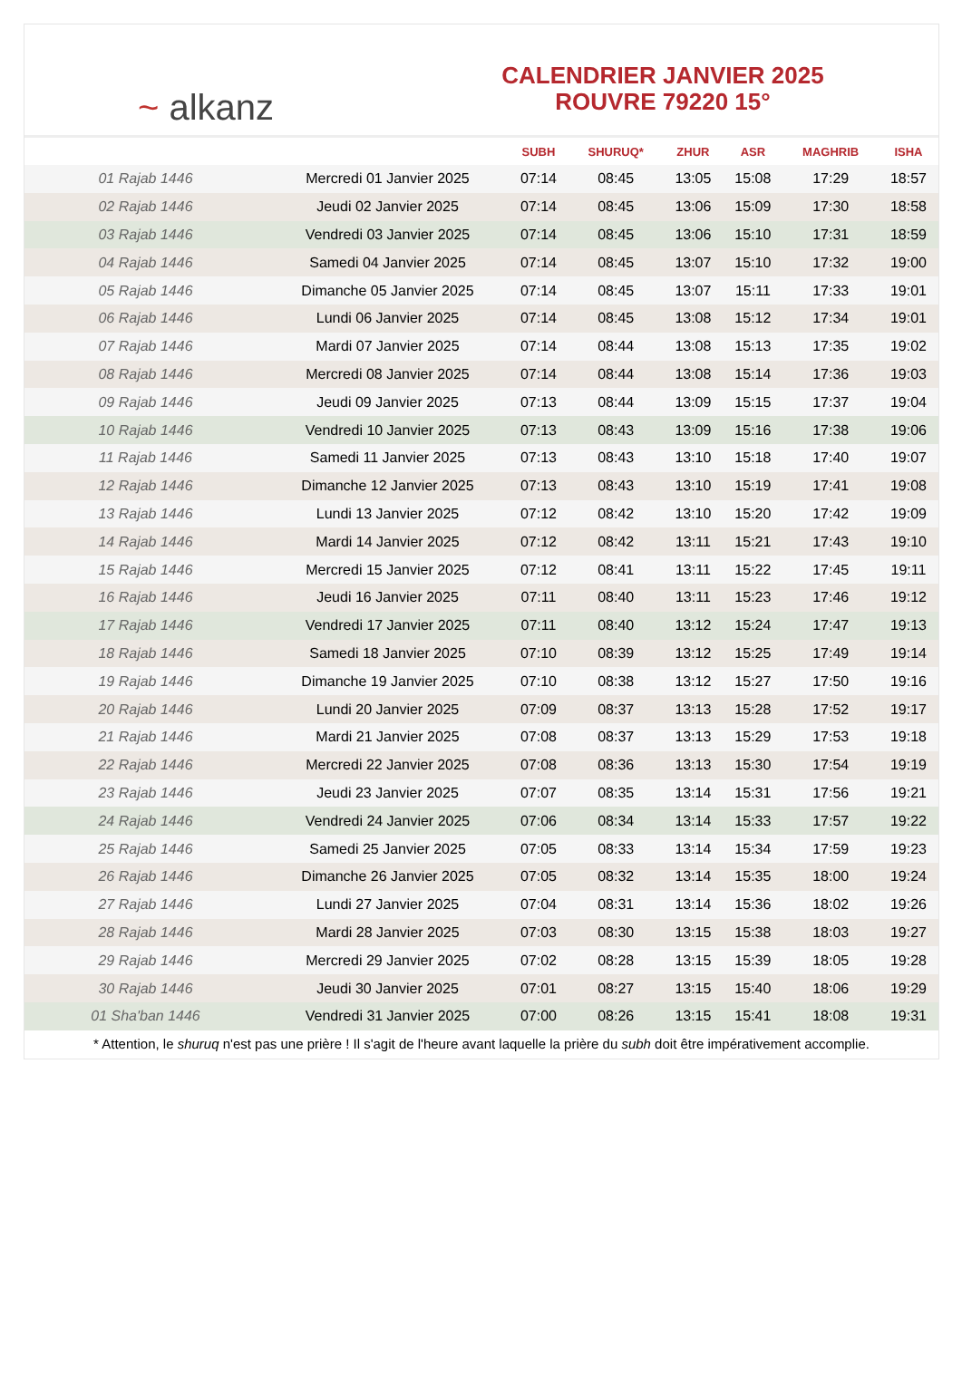~ alkanz
CALENDRIER JANVIER 2025
ROUVRE 79220 15°
| | | SUBH | SHURUQ* | ZHUR | ASR | MAGHRIB | ISHA |
| --- | --- | --- | --- | --- | --- | --- | --- |
| 01 Rajab 1446 | Mercredi 01 Janvier 2025 | 07:14 | 08:45 | 13:05 | 15:08 | 17:29 | 18:57 |
| 02 Rajab 1446 | Jeudi 02 Janvier 2025 | 07:14 | 08:45 | 13:06 | 15:09 | 17:30 | 18:58 |
| 03 Rajab 1446 | Vendredi 03 Janvier 2025 | 07:14 | 08:45 | 13:06 | 15:10 | 17:31 | 18:59 |
| 04 Rajab 1446 | Samedi 04 Janvier 2025 | 07:14 | 08:45 | 13:07 | 15:10 | 17:32 | 19:00 |
| 05 Rajab 1446 | Dimanche 05 Janvier 2025 | 07:14 | 08:45 | 13:07 | 15:11 | 17:33 | 19:01 |
| 06 Rajab 1446 | Lundi 06 Janvier 2025 | 07:14 | 08:45 | 13:08 | 15:12 | 17:34 | 19:01 |
| 07 Rajab 1446 | Mardi 07 Janvier 2025 | 07:14 | 08:44 | 13:08 | 15:13 | 17:35 | 19:02 |
| 08 Rajab 1446 | Mercredi 08 Janvier 2025 | 07:14 | 08:44 | 13:08 | 15:14 | 17:36 | 19:03 |
| 09 Rajab 1446 | Jeudi 09 Janvier 2025 | 07:13 | 08:44 | 13:09 | 15:15 | 17:37 | 19:04 |
| 10 Rajab 1446 | Vendredi 10 Janvier 2025 | 07:13 | 08:43 | 13:09 | 15:16 | 17:38 | 19:06 |
| 11 Rajab 1446 | Samedi 11 Janvier 2025 | 07:13 | 08:43 | 13:10 | 15:18 | 17:40 | 19:07 |
| 12 Rajab 1446 | Dimanche 12 Janvier 2025 | 07:13 | 08:43 | 13:10 | 15:19 | 17:41 | 19:08 |
| 13 Rajab 1446 | Lundi 13 Janvier 2025 | 07:12 | 08:42 | 13:10 | 15:20 | 17:42 | 19:09 |
| 14 Rajab 1446 | Mardi 14 Janvier 2025 | 07:12 | 08:42 | 13:11 | 15:21 | 17:43 | 19:10 |
| 15 Rajab 1446 | Mercredi 15 Janvier 2025 | 07:12 | 08:41 | 13:11 | 15:22 | 17:45 | 19:11 |
| 16 Rajab 1446 | Jeudi 16 Janvier 2025 | 07:11 | 08:40 | 13:11 | 15:23 | 17:46 | 19:12 |
| 17 Rajab 1446 | Vendredi 17 Janvier 2025 | 07:11 | 08:40 | 13:12 | 15:24 | 17:47 | 19:13 |
| 18 Rajab 1446 | Samedi 18 Janvier 2025 | 07:10 | 08:39 | 13:12 | 15:25 | 17:49 | 19:14 |
| 19 Rajab 1446 | Dimanche 19 Janvier 2025 | 07:10 | 08:38 | 13:12 | 15:27 | 17:50 | 19:16 |
| 20 Rajab 1446 | Lundi 20 Janvier 2025 | 07:09 | 08:37 | 13:13 | 15:28 | 17:52 | 19:17 |
| 21 Rajab 1446 | Mardi 21 Janvier 2025 | 07:08 | 08:37 | 13:13 | 15:29 | 17:53 | 19:18 |
| 22 Rajab 1446 | Mercredi 22 Janvier 2025 | 07:08 | 08:36 | 13:13 | 15:30 | 17:54 | 19:19 |
| 23 Rajab 1446 | Jeudi 23 Janvier 2025 | 07:07 | 08:35 | 13:14 | 15:31 | 17:56 | 19:21 |
| 24 Rajab 1446 | Vendredi 24 Janvier 2025 | 07:06 | 08:34 | 13:14 | 15:33 | 17:57 | 19:22 |
| 25 Rajab 1446 | Samedi 25 Janvier 2025 | 07:05 | 08:33 | 13:14 | 15:34 | 17:59 | 19:23 |
| 26 Rajab 1446 | Dimanche 26 Janvier 2025 | 07:05 | 08:32 | 13:14 | 15:35 | 18:00 | 19:24 |
| 27 Rajab 1446 | Lundi 27 Janvier 2025 | 07:04 | 08:31 | 13:14 | 15:36 | 18:02 | 19:26 |
| 28 Rajab 1446 | Mardi 28 Janvier 2025 | 07:03 | 08:30 | 13:15 | 15:38 | 18:03 | 19:27 |
| 29 Rajab 1446 | Mercredi 29 Janvier 2025 | 07:02 | 08:28 | 13:15 | 15:39 | 18:05 | 19:28 |
| 30 Rajab 1446 | Jeudi 30 Janvier 2025 | 07:01 | 08:27 | 13:15 | 15:40 | 18:06 | 19:29 |
| 01 Sha'ban 1446 | Vendredi 31 Janvier 2025 | 07:00 | 08:26 | 13:15 | 15:41 | 18:08 | 19:31 |
* Attention, le shuruq n'est pas une prière ! Il s'agit de l'heure avant laquelle la prière du subh doit être impérativement accomplie.